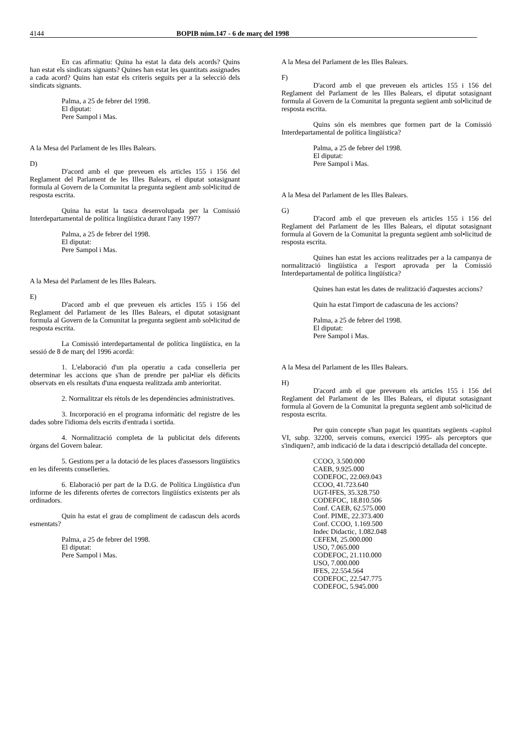4144 BOPIB núm.147 - 6 de març del 1998
En cas afirmatiu: Quina ha estat la data dels acords? Quins han estat els sindicats signants? Quines han estat les quantitats assignades a cada acord? Quins han estat els criteris seguits per a la selecció dels sindicats signants.
Palma, a 25 de febrer del 1998.
El diputat:
Pere Sampol i Mas.
A la Mesa del Parlament de les Illes Balears.
D)
D'acord amb el que preveuen els articles 155 i 156 del Reglament del Parlament de les Illes Balears, el diputat sotasignant formula al Govern de la Comunitat la pregunta següent amb sol•licitud de resposta escrita.
Quina ha estat la tasca desenvolupada per la Comissió Interdepartamental de política lingüística durant l'any 1997?
Palma, a 25 de febrer del 1998.
El diputat:
Pere Sampol i Mas.
A la Mesa del Parlament de les Illes Balears.
E)
D'acord amb el que preveuen els articles 155 i 156 del Reglament del Parlament de les Illes Balears, el diputat sotasignant formula al Govern de la Comunitat la pregunta següent amb sol•licitud de resposta escrita.
La Comissió interdepartamental de política lingüística, en la sessió de 8 de març del 1996 acordà:
1. L'elaboració d'un pla operatiu a cada conselleria per determinar les accions que s'han de prendre per pal•liar els dèficits observats en els resultats d'una enquesta realitzada amb anterioritat.
2. Normalitzar els rètols de les dependències administratives.
3. Incorporació en el programa informàtic del registre de les dades sobre l'idioma dels escrits d'entrada i sortida.
4. Normalització completa de la publicitat dels diferents òrgans del Govern balear.
5. Gestions per a la dotació de les places d'assessors lingüístics en les diferents conselleries.
6. Elaboració per part de la D.G. de Política Lingüística d'un informe de les diferents ofertes de correctors lingüístics existents per als ordinadors.
Quin ha estat el grau de compliment de cadascun dels acords esmentats?
Palma, a 25 de febrer del 1998.
El diputat:
Pere Sampol i Mas.
A la Mesa del Parlament de les Illes Balears.
F)
D'acord amb el que preveuen els articles 155 i 156 del Reglament del Parlament de les Illes Balears, el diputat sotasignant formula al Govern de la Comunitat la pregunta següent amb sol•licitud de resposta escrita.
Quins són els membres que formen part de la Comissió Interdepartamental de política lingüística?
Palma, a 25 de febrer del 1998.
El diputat:
Pere Sampol i Mas.
A la Mesa del Parlament de les Illes Balears.
G)
D'acord amb el que preveuen els articles 155 i 156 del Reglament del Parlament de les Illes Balears, el diputat sotasignant formula al Govern de la Comunitat la pregunta següent amb sol•licitud de resposta escrita.
Quines han estat les accions realitzades per a la campanya de normalització lingüística a l'esport aprovada per la Comissió Interdepartamental de política lingüística?
Quines han estat les dates de realització d'aquestes accions?
Quin ha estat l'import de cadascuna de les accions?
Palma, a 25 de febrer del 1998.
El diputat:
Pere Sampol i Mas.
A la Mesa del Parlament de les Illes Balears.
H)
D'acord amb el que preveuen els articles 155 i 156 del Reglament del Parlament de les Illes Balears, el diputat sotasignant formula al Govern de la Comunitat la pregunta següent amb sol•licitud de resposta escrita.
Per quin concepte s'han pagat les quantitats següents -capítol VI, subp. 32200, serveis comuns, exercici 1995- als perceptors que s'indiquen?, amb indicació de la data i descripció detallada del concepte.
CCOO, 3.500.000
CAEB, 9.925.000
CODEFOC, 22.069.043
CCOO, 41.723.640
UGT-IFES, 35.328.750
CODEFOC, 18.810.506
Conf. CAEB, 62.575.000
Conf. PIME, 22.373.400
Conf. CCOO, 1.169.500
Indec Didactic, 1.082.048
CEFEM, 25.000.000
USO, 7.065.000
CODEFOC, 21.110.000
USO, 7.000.000
IFES, 22.554.564
CODEFOC, 22.547.775
CODEFOC, 5.945.000